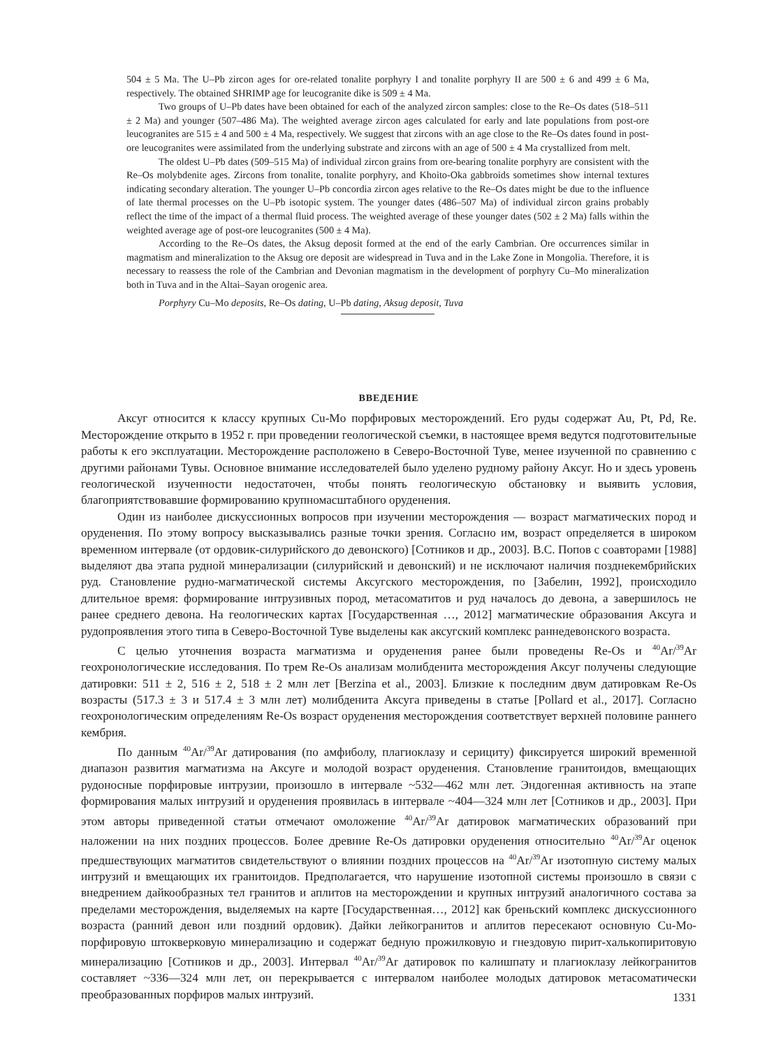504 ± 5 Ma. The U–Pb zircon ages for ore-related tonalite porphyry I and tonalite porphyry II are 500 ± 6 and 499 ± 6 Ma, respectively. The obtained SHRIMP age for leucogranite dike is 509 ± 4 Ma.
Two groups of U–Pb dates have been obtained for each of the analyzed zircon samples: close to the Re–Os dates (518–511 ± 2 Ma) and younger (507–486 Ma). The weighted average zircon ages calculated for early and late populations from post-ore leucogranites are 515 ± 4 and 500 ± 4 Ma, respectively. We suggest that zircons with an age close to the Re–Os dates found in post-ore leucogranites were assimilated from the underlying substrate and zircons with an age of 500 ± 4 Ma crystallized from melt.
The oldest U–Pb dates (509–515 Ma) of individual zircon grains from ore-bearing tonalite porphyry are consistent with the Re–Os molybdenite ages. Zircons from tonalite, tonalite porphyry, and Khoito-Oka gabbroids sometimes show internal textures indicating secondary alteration. The younger U–Pb concordia zircon ages relative to the Re–Os dates might be due to the influence of late thermal processes on the U–Pb isotopic system. The younger dates (486–507 Ma) of individual zircon grains probably reflect the time of the impact of a thermal fluid process. The weighted average of these younger dates (502 ± 2 Ma) falls within the weighted average age of post-ore leucogranites (500 ± 4 Ma).
According to the Re–Os dates, the Aksug deposit formed at the end of the early Cambrian. Ore occurrences similar in magmatism and mineralization to the Aksug ore deposit are widespread in Tuva and in the Lake Zone in Mongolia. Therefore, it is necessary to reassess the role of the Cambrian and Devonian magmatism in the development of porphyry Cu–Mo mineralization both in Tuva and in the Altai–Sayan orogenic area.
Porphyry Cu–Mo deposits, Re–Os dating, U–Pb dating, Aksug deposit, Tuva
ВВЕДЕНИЕ
Аксуг относится к классу крупных Cu-Mo порфировых месторождений. Его руды содержат Au, Pt, Pd, Re. Месторождение открыто в 1952 г. при проведении геологической съемки, в настоящее время ведутся подготовительные работы к его эксплуатации. Месторождение расположено в Северо-Восточной Туве, менее изученной по сравнению с другими районами Тувы. Основное внимание исследователей было уделено рудному району Аксуг. Но и здесь уровень геологической изученности недостаточен, чтобы понять геологическую обстановку и выявить условия, благоприятствовавшие формированию крупномасштабного оруденения.
Один из наиболее дискуссионных вопросов при изучении месторождения — возраст магматических пород и оруденения. По этому вопросу высказывались разные точки зрения. Согласно им, возраст определяется в широком временном интервале (от ордовик-силурийского до девонского) [Сотников и др., 2003]. В.С. Попов с соавторами [1988] выделяют два этапа рудной минерализации (силурийский и девонский) и не исключают наличия позднекембрийских руд. Становление рудно-магматической системы Аксугского месторождения, по [Забелин, 1992], происходило длительное время: формирование интрузивных пород, метасоматитов и руд началось до девона, а завершилось не ранее среднего девона. На геологических картах [Государственная …, 2012] магматические образования Аксуга и рудопроявления этого типа в Северо-Восточной Туве выделены как аксугский комплекс раннедевонского возраста.
С целью уточнения возраста магматизма и оруденения ранее были проведены Re-Os и <sup>40</sup>Ar/<sup>39</sup>Ar геохронологические исследования. По трем Re-Os анализам молибденита месторождения Аксуг получены следующие датировки: 511 ± 2, 516 ± 2, 518 ± 2 млн лет [Berzina et al., 2003]. Близкие к последним двум датировкам Re-Os возрасты (517.3 ± 3 и 517.4 ± 3 млн лет) молибденита Аксуга приведены в статье [Pollard et al., 2017]. Согласно геохронологическим определениям Re-Os возраст оруденения месторождения соответствует верхней половине раннего кембрия.
По данным <sup>40</sup>Ar/<sup>39</sup>Ar датирования (по амфиболу, плагиоклазу и серициту) фиксируется широкий временной диапазон развития магматизма на Аксуге и молодой возраст оруденения. Становление гранитоидов, вмещающих рудоносные порфировые интрузии, произошло в интервале ~532—462 млн лет. Эндогенная активность на этапе формирования малых интрузий и оруденения проявилась в интервале ~404—324 млн лет [Сотников и др., 2003]. При этом авторы приведенной статьи отмечают омоложение <sup>40</sup>Ar/<sup>39</sup>Ar датировок магматических образований при наложении на них поздних процессов. Более древние Re-Os датировки оруденения относительно <sup>40</sup>Ar/<sup>39</sup>Ar оценок предшествующих магматитов свидетельствуют о влиянии поздних процессов на <sup>40</sup>Ar/<sup>39</sup>Ar изотопную систему малых интрузий и вмещающих их гранитоидов. Предполагается, что нарушение изотопной системы произошло в связи с внедрением дайкообразных тел гранитов и аплитов на месторождении и крупных интрузий аналогичного состава за пределами месторождения, выделяемых на карте [Государственная…, 2012] как бреньский комплекс дискуссионного возраста (ранний девон или поздний ордовик). Дайки лейкогранитов и аплитов пересекают основную Cu-Mo-порфировую штокверковую минерализацию и содержат бедную прожилковую и гнездовую пирит-халькопиритовую минерализацию [Сотников и др., 2003]. Интервал <sup>40</sup>Ar/<sup>39</sup>Ar датировок по калишпату и плагиоклазу лейкогранитов составляет ~336—324 млн лет, он перекрывается с интервалом наиболее молодых датировок метасоматически преобразованных порфиров малых интрузий.
1331